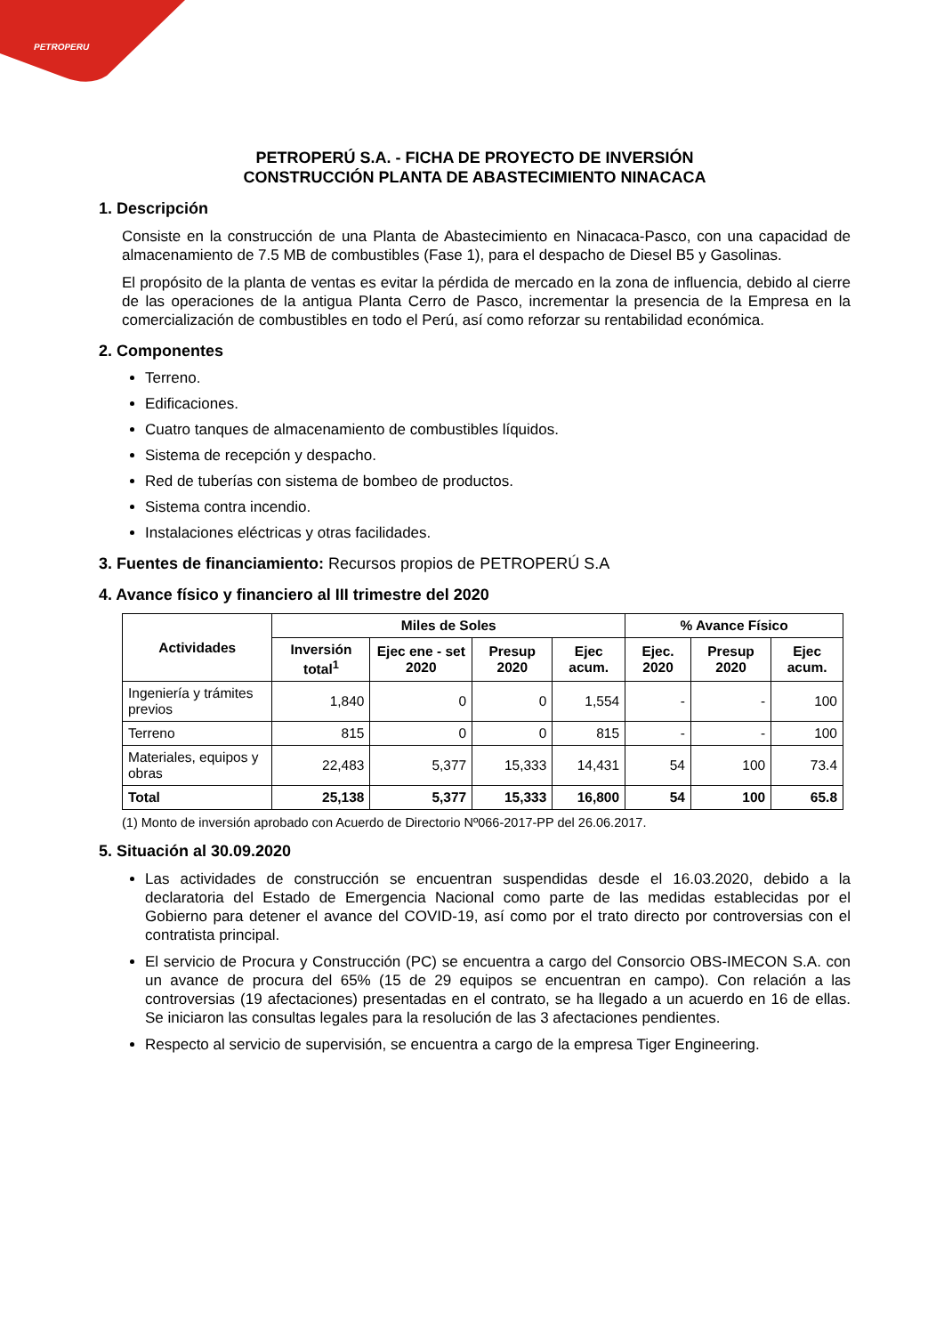PETROPERU
PETROPERÚ S.A. - FICHA DE PROYECTO DE INVERSIÓN
CONSTRUCCIÓN PLANTA DE ABASTECIMIENTO NINACACA
1. Descripción
Consiste en la construcción de una Planta de Abastecimiento en Ninacaca-Pasco, con una capacidad de almacenamiento de 7.5 MB de combustibles (Fase 1), para el despacho de Diesel B5 y Gasolinas.
El propósito de la planta de ventas es evitar la pérdida de mercado en la zona de influencia, debido al cierre de las operaciones de la antigua Planta Cerro de Pasco, incrementar la presencia de la Empresa en la comercialización de combustibles en todo el Perú, así como reforzar su rentabilidad económica.
2. Componentes
Terreno.
Edificaciones.
Cuatro tanques de almacenamiento de combustibles líquidos.
Sistema de recepción y despacho.
Red de tuberías con sistema de bombeo de productos.
Sistema contra incendio.
Instalaciones eléctricas y otras facilidades.
3. Fuentes de financiamiento: Recursos propios de PETROPERÚ S.A
4. Avance físico y financiero al III trimestre del 2020
| Actividades | Miles de Soles | | | | % Avance Físico | | |
| --- | --- | --- | --- | --- | --- | --- | --- |
| | Inversión total<sup>1</sup> | Ejec ene - set 2020 | Presup 2020 | Ejec acum. | Ejec. 2020 | Presup 2020 | Ejec acum. |
| Ingeniería y trámites previos | 1,840 | 0 | 0 | 1,554 | - | - | 100 |
| Terreno | 815 | 0 | 0 | 815 | - | - | 100 |
| Materiales, equipos y obras | 22,483 | 5,377 | 15,333 | 14,431 | 54 | 100 | 73.4 |
| Total | 25,138 | 5,377 | 15,333 | 16,800 | 54 | 100 | 65.8 |
(1) Monto de inversión aprobado con Acuerdo de Directorio Nº066-2017-PP del 26.06.2017.
5. Situación al 30.09.2020
Las actividades de construcción se encuentran suspendidas desde el 16.03.2020, debido a la declaratoria del Estado de Emergencia Nacional como parte de las medidas establecidas por el Gobierno para detener el avance del COVID-19, así como por el trato directo por controversias con el contratista principal.
El servicio de Procura y Construcción (PC) se encuentra a cargo del Consorcio OBS-IMECON S.A. con un avance de procura del 65% (15 de 29 equipos se encuentran en campo). Con relación a las controversias (19 afectaciones) presentadas en el contrato, se ha llegado a un acuerdo en 16 de ellas. Se iniciaron las consultas legales para la resolución de las 3 afectaciones pendientes.
Respecto al servicio de supervisión, se encuentra a cargo de la empresa Tiger Engineering.